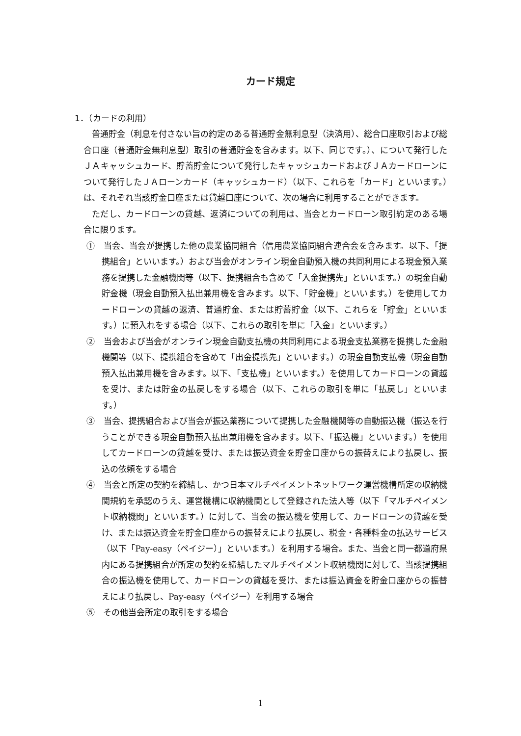カード規定
1．（カードの利用）
普通貯金（利息を付さない旨の約定のある普通貯金無利息型（決済用）、総合口座取引および総合口座（普通貯金無利息型）取引の普通貯金を含みます。以下、同じです。）、について発行したＪＡキャッシュカード、貯蓄貯金について発行したキャッシュカードおよびＪＡカードローンについて発行したＪＡローンカード（キャッシュカード）（以下、これらを「カード」といいます。）は、それぞれ当該貯金口座または貸越口座について、次の場合に利用することができます。
ただし、カードローンの貸越、返済についての利用は、当会とカードローン取引約定のある場合に限ります。
①　当会、当会が提携した他の農業協同組合（信用農業協同組合連合会を含みます。以下、「提携組合」といいます。）および当会がオンライン現金自動預入機の共同利用による現金預入業務を提携した金融機関等（以下、提携組合も含めて「入金提携先」といいます。）の現金自動貯金機（現金自動預入払出兼用機を含みます。以下、「貯金機」といいます。）を使用してカードローンの貸越の返済、普通貯金、または貯蓄貯金（以下、これらを「貯金」といいます。）に預入れをする場合（以下、これらの取引を単に「入金」といいます。）
②　当会および当会がオンライン現金自動支払機の共同利用による現金支払業務を提携した金融機関等（以下、提携組合を含めて「出金提携先」といいます。）の現金自動支払機（現金自動預入払出兼用機を含みます。以下、「支払機」といいます。）を使用してカードローンの貸越を受け、または貯金の払戻しをする場合（以下、これらの取引を単に「払戻し」といいます。）
③　当会、提携組合および当会が振込業務について提携した金融機関等の自動振込機（振込を行うことができる現金自動預入払出兼用機を含みます。以下、「振込機」といいます。）を使用してカードローンの貸越を受け、または振込資金を貯金口座からの振替えにより払戻し、振込の依頼をする場合
④　当会と所定の契約を締結し、かつ日本マルチペイメントネットワーク運営機構所定の収納機関規約を承認のうえ、運営機構に収納機関として登録された法人等（以下「マルチペイメント収納機関」といいます。）に対して、当会の振込機を使用して、カードローンの貸越を受け、または振込資金を貯金口座からの振替えにより払戻し、税金・各種料金の払込サービス（以下「Pay-easy（ペイジー）」といいます。）を利用する場合。また、当会と同一都道府県内にある提携組合が所定の契約を締結したマルチペイメント収納機関に対して、当該提携組合の振込機を使用して、カードローンの貸越を受け、または振込資金を貯金口座からの振替えにより払戻し、Pay-easy（ペイジー）を利用する場合
⑤　その他当会所定の取引をする場合
1